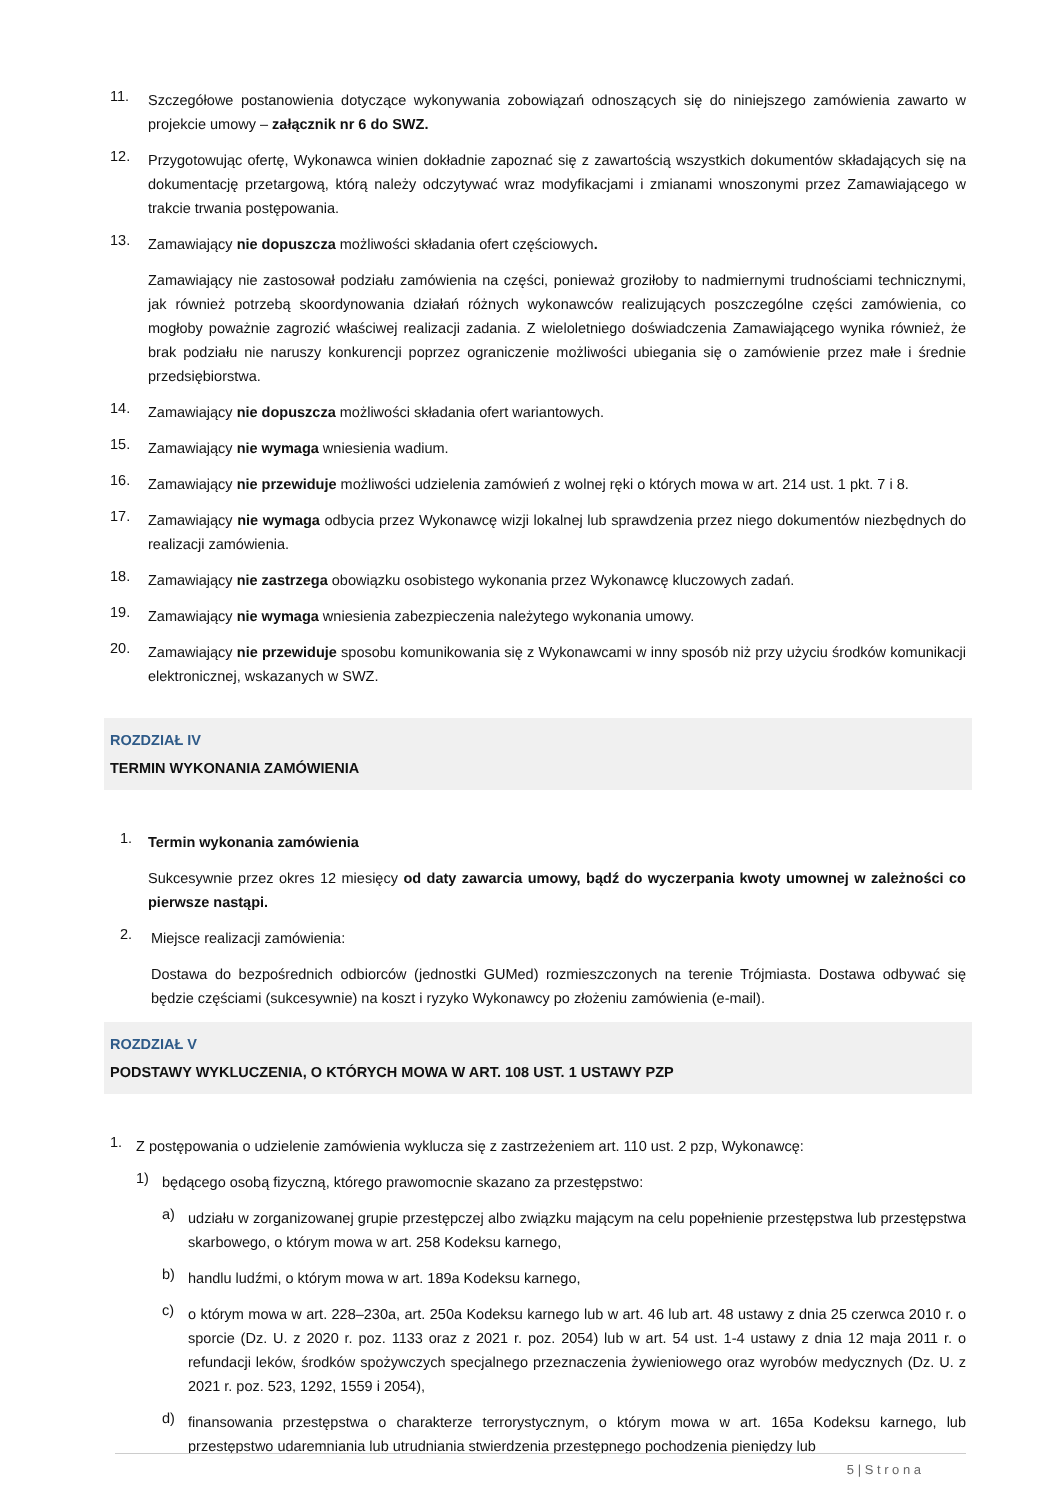11.
Szczegółowe postanowienia dotyczące wykonywania zobowiązań odnoszących się do niniejszego zamówienia zawarto w projekcie umowy – załącznik nr 6 do SWZ.
12.
Przygotowując ofertę, Wykonawca winien dokładnie zapoznać się z zawartością wszystkich dokumentów składających się na dokumentację przetargową, którą należy odczytywać wraz modyfikacjami i zmianami wnoszonymi przez Zamawiającego w trakcie trwania postępowania.
13.
Zamawiający nie dopuszcza możliwości składania ofert częściowych.
Zamawiający nie zastosował podziału zamówienia na części, ponieważ groziłoby to nadmiernymi trudnościami technicznymi, jak również potrzebą skoordynowania działań różnych wykonawców realizujących poszczególne części zamówienia, co mogłoby poważnie zagrozić właściwej realizacji zadania. Z wieloletniego doświadczenia Zamawiającego wynika również, że brak podziału nie naruszy konkurencji poprzez ograniczenie możliwości ubiegania się o zamówienie przez małe i średnie przedsiębiorstwa.
14.
Zamawiający nie dopuszcza możliwości składania ofert wariantowych.
15.
Zamawiający nie wymaga wniesienia wadium.
16.
Zamawiający nie przewiduje możliwości udzielenia zamówień z wolnej ręki o których mowa w art. 214 ust. 1 pkt. 7 i 8.
17.
Zamawiający nie wymaga odbycia przez Wykonawcę wizji lokalnej lub sprawdzenia przez niego dokumentów niezbędnych do realizacji zamówienia.
18.
Zamawiający nie zastrzega obowiązku osobistego wykonania przez Wykonawcę kluczowych zadań.
19.
Zamawiający nie wymaga wniesienia zabezpieczenia należytego wykonania umowy.
20.
Zamawiający nie przewiduje sposobu komunikowania się z Wykonawcami w inny sposób niż przy użyciu środków komunikacji elektronicznej, wskazanych w SWZ.
ROZDZIAŁ IV
TERMIN WYKONANIA ZAMÓWIENIA
1.
Termin wykonania zamówienia
Sukcesywnie przez okres 12 miesięcy od daty zawarcia umowy, bądź do wyczerpania kwoty umownej w zależności co pierwsze nastąpi.
2.
Miejsce realizacji zamówienia:
Dostawa do bezpośrednich odbiorców (jednostki GUMed) rozmieszczonych na terenie Trójmiasta. Dostawa odbywać się będzie częściami (sukcesywnie) na koszt i ryzyko Wykonawcy po złożeniu zamówienia (e-mail).
ROZDZIAŁ V
PODSTAWY WYKLUCZENIA, O KTÓRYCH MOWA W ART. 108 UST. 1 USTAWY PZP
1.
Z postępowania o udzielenie zamówienia wyklucza się z zastrzeżeniem art. 110 ust. 2 pzp, Wykonawcę:
1)
będącego osobą fizyczną, którego prawomocnie skazano za przestępstwo:
a)
udziału w zorganizowanej grupie przestępczej albo związku mającym na celu popełnienie przestępstwa lub przestępstwa skarbowego, o którym mowa w art. 258 Kodeksu karnego,
b)
handlu ludźmi, o którym mowa w art. 189a Kodeksu karnego,
c)
o którym mowa w art. 228–230a, art. 250a Kodeksu karnego lub w art. 46 lub art. 48 ustawy z dnia 25 czerwca 2010 r. o sporcie (Dz. U. z 2020 r. poz. 1133 oraz z 2021 r. poz. 2054) lub w art. 54 ust. 1-4 ustawy z dnia 12 maja 2011 r. o refundacji leków, środków spożywczych specjalnego przeznaczenia żywieniowego oraz wyrobów medycznych (Dz. U. z 2021 r. poz. 523, 1292, 1559 i 2054),
d)
finansowania przestępstwa o charakterze terrorystycznym, o którym mowa w art. 165a Kodeksu karnego, lub przestępstwo udaremniania lub utrudniania stwierdzenia przestępnego pochodzenia pieniędzy lub
5 | S t r o n a